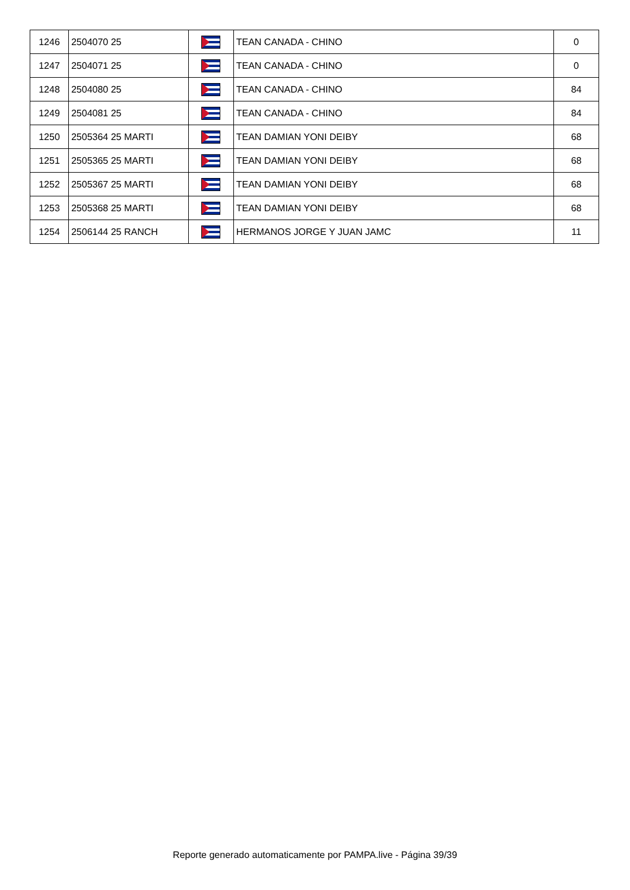| 1246 | 2504070 25 | | TEAN CANADA - CHINO | 0 |
| 1247 | 2504071 25 | | TEAN CANADA - CHINO | 0 |
| 1248 | 2504080 25 | | TEAN CANADA - CHINO | 84 |
| 1249 | 2504081 25 | | TEAN CANADA - CHINO | 84 |
| 1250 | 2505364 25 MARTI | | TEAN DAMIAN YONI DEIBY | 68 |
| 1251 | 2505365 25 MARTI | | TEAN DAMIAN YONI DEIBY | 68 |
| 1252 | 2505367 25 MARTI | | TEAN DAMIAN YONI DEIBY | 68 |
| 1253 | 2505368 25 MARTI | | TEAN DAMIAN YONI DEIBY | 68 |
| 1254 | 2506144 25 RANCH | | HERMANOS JORGE Y JUAN JAMC | 11 |
Reporte generado automaticamente por PAMPA.live - Página 39/39